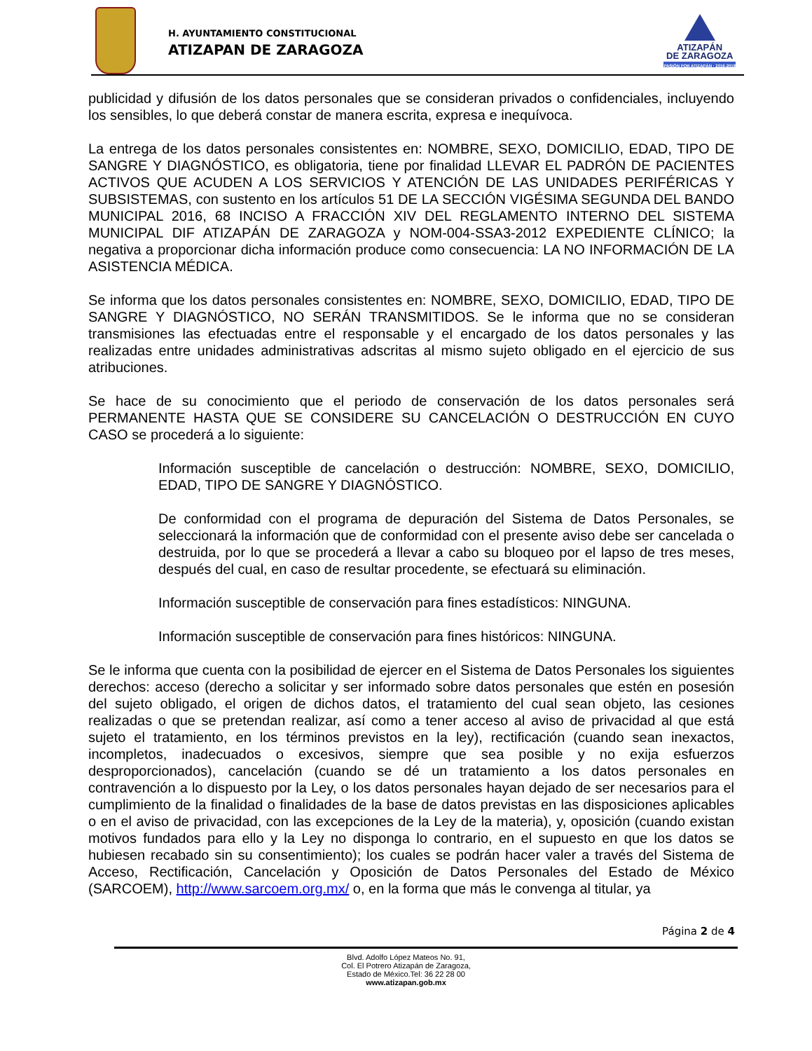H. AYUNTAMIENTO CONSTITUCIONAL
ATIZAPAN DE ZARAGOZA
ATIZAPÁN
DE ZARAGOZA
PASIÓN POR ATIZAPÁN · 2016-2018
publicidad y difusión de los datos personales que se consideran privados o confidenciales, incluyendo los sensibles, lo que deberá constar de manera escrita, expresa e inequívoca.
La entrega de los datos personales consistentes en: NOMBRE, SEXO, DOMICILIO, EDAD, TIPO DE SANGRE Y DIAGNÓSTICO, es obligatoria, tiene por finalidad LLEVAR EL PADRÓN DE PACIENTES ACTIVOS QUE ACUDEN A LOS SERVICIOS Y ATENCIÓN DE LAS UNIDADES PERIFÉRICAS Y SUBSISTEMAS, con sustento en los artículos 51 DE LA SECCIÓN VIGÉSIMA SEGUNDA DEL BANDO MUNICIPAL 2016, 68 INCISO A FRACCIÓN XIV DEL REGLAMENTO INTERNO DEL SISTEMA MUNICIPAL DIF ATIZAPÁN DE ZARAGOZA y NOM-004-SSA3-2012 EXPEDIENTE CLÍNICO; la negativa a proporcionar dicha información produce como consecuencia: LA NO INFORMACIÓN DE LA ASISTENCIA MÉDICA.
Se informa que los datos personales consistentes en: NOMBRE, SEXO, DOMICILIO, EDAD, TIPO DE SANGRE Y DIAGNÓSTICO, NO SERÁN TRANSMITIDOS. Se le informa que no se consideran transmisiones las efectuadas entre el responsable y el encargado de los datos personales y las realizadas entre unidades administrativas adscritas al mismo sujeto obligado en el ejercicio de sus atribuciones.
Se hace de su conocimiento que el periodo de conservación de los datos personales será PERMANENTE HASTA QUE SE CONSIDERE SU CANCELACIÓN O DESTRUCCIÓN EN CUYO CASO se procederá a lo siguiente:
Información susceptible de cancelación o destrucción: NOMBRE, SEXO, DOMICILIO, EDAD, TIPO DE SANGRE Y DIAGNÓSTICO.
De conformidad con el programa de depuración del Sistema de Datos Personales, se seleccionará la información que de conformidad con el presente aviso debe ser cancelada o destruida, por lo que se procederá a llevar a cabo su bloqueo por el lapso de tres meses, después del cual, en caso de resultar procedente, se efectuará su eliminación.
Información susceptible de conservación para fines estadísticos: NINGUNA.
Información susceptible de conservación para fines históricos: NINGUNA.
Se le informa que cuenta con la posibilidad de ejercer en el Sistema de Datos Personales los siguientes derechos: acceso (derecho a solicitar y ser informado sobre datos personales que estén en posesión del sujeto obligado, el origen de dichos datos, el tratamiento del cual sean objeto, las cesiones realizadas o que se pretendan realizar, así como a tener acceso al aviso de privacidad al que está sujeto el tratamiento, en los términos previstos en la ley), rectificación (cuando sean inexactos, incompletos, inadecuados o excesivos, siempre que sea posible y no exija esfuerzos desproporcionados), cancelación (cuando se dé un tratamiento a los datos personales en contravención a lo dispuesto por la Ley, o los datos personales hayan dejado de ser necesarios para el cumplimiento de la finalidad o finalidades de la base de datos previstas en las disposiciones aplicables o en el aviso de privacidad, con las excepciones de la Ley de la materia), y, oposición (cuando existan motivos fundados para ello y la Ley no disponga lo contrario, en el supuesto en que los datos se hubiesen recabado sin su consentimiento); los cuales se podrán hacer valer a través del Sistema de Acceso, Rectificación, Cancelación y Oposición de Datos Personales del Estado de México (SARCOEM), http://www.sarcoem.org.mx/ o, en la forma que más le convenga al titular, ya
Página 2 de 4
Blvd. Adolfo López Mateos No. 91,
Col. El Potrero Atizapán de Zaragoza,
Estado de México.Tel: 36 22 28 00
www.atizapan.gob.mx